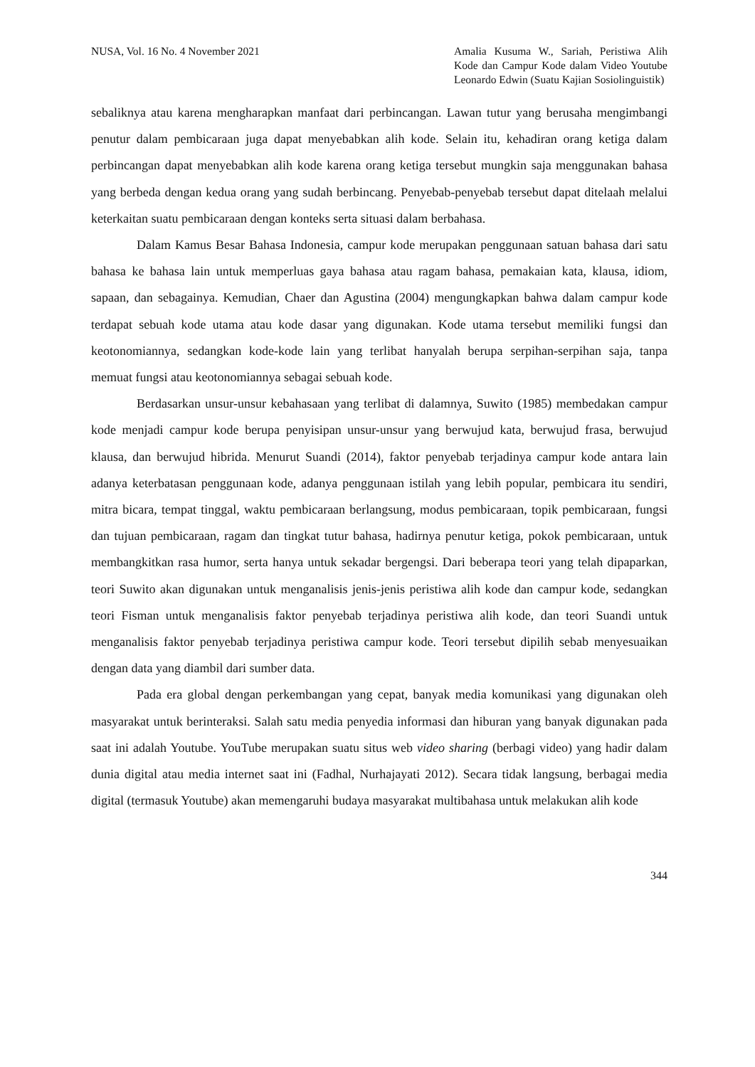NUSA, Vol. 16 No. 4 November 2021
Amalia Kusuma W., Sariah, Peristiwa Alih Kode dan Campur Kode dalam Video Youtube Leonardo Edwin (Suatu Kajian Sosiolinguistik)
sebaliknya atau karena mengharapkan manfaat dari perbincangan. Lawan tutur yang berusaha mengimbangi penutur dalam pembicaraan juga dapat menyebabkan alih kode. Selain itu, kehadiran orang ketiga dalam perbincangan dapat menyebabkan alih kode karena orang ketiga tersebut mungkin saja menggunakan bahasa yang berbeda dengan kedua orang yang sudah berbincang. Penyebab-penyebab tersebut dapat ditelaah melalui keterkaitan suatu pembicaraan dengan konteks serta situasi dalam berbahasa.
Dalam Kamus Besar Bahasa Indonesia, campur kode merupakan penggunaan satuan bahasa dari satu bahasa ke bahasa lain untuk memperluas gaya bahasa atau ragam bahasa, pemakaian kata, klausa, idiom, sapaan, dan sebagainya. Kemudian, Chaer dan Agustina (2004) mengungkapkan bahwa dalam campur kode terdapat sebuah kode utama atau kode dasar yang digunakan. Kode utama tersebut memiliki fungsi dan keotonomiannya, sedangkan kode-kode lain yang terlibat hanyalah berupa serpihan-serpihan saja, tanpa memuat fungsi atau keotonomiannya sebagai sebuah kode.
Berdasarkan unsur-unsur kebahasaan yang terlibat di dalamnya, Suwito (1985) membedakan campur kode menjadi campur kode berupa penyisipan unsur-unsur yang berwujud kata, berwujud frasa, berwujud klausa, dan berwujud hibrida. Menurut Suandi (2014), faktor penyebab terjadinya campur kode antara lain adanya keterbatasan penggunaan kode, adanya penggunaan istilah yang lebih popular, pembicara itu sendiri, mitra bicara, tempat tinggal, waktu pembicaraan berlangsung, modus pembicaraan, topik pembicaraan, fungsi dan tujuan pembicaraan, ragam dan tingkat tutur bahasa, hadirnya penutur ketiga, pokok pembicaraan, untuk membangkitkan rasa humor, serta hanya untuk sekadar bergengsi. Dari beberapa teori yang telah dipaparkan, teori Suwito akan digunakan untuk menganalisis jenis-jenis peristiwa alih kode dan campur kode, sedangkan teori Fisman untuk menganalisis faktor penyebab terjadinya peristiwa alih kode, dan teori Suandi untuk menganalisis faktor penyebab terjadinya peristiwa campur kode. Teori tersebut dipilih sebab menyesuaikan dengan data yang diambil dari sumber data.
Pada era global dengan perkembangan yang cepat, banyak media komunikasi yang digunakan oleh masyarakat untuk berinteraksi. Salah satu media penyedia informasi dan hiburan yang banyak digunakan pada saat ini adalah Youtube. YouTube merupakan suatu situs web video sharing (berbagi video) yang hadir dalam dunia digital atau media internet saat ini (Fadhal, Nurhajayati 2012). Secara tidak langsung, berbagai media digital (termasuk Youtube) akan memengaruhi budaya masyarakat multibahasa untuk melakukan alih kode
344